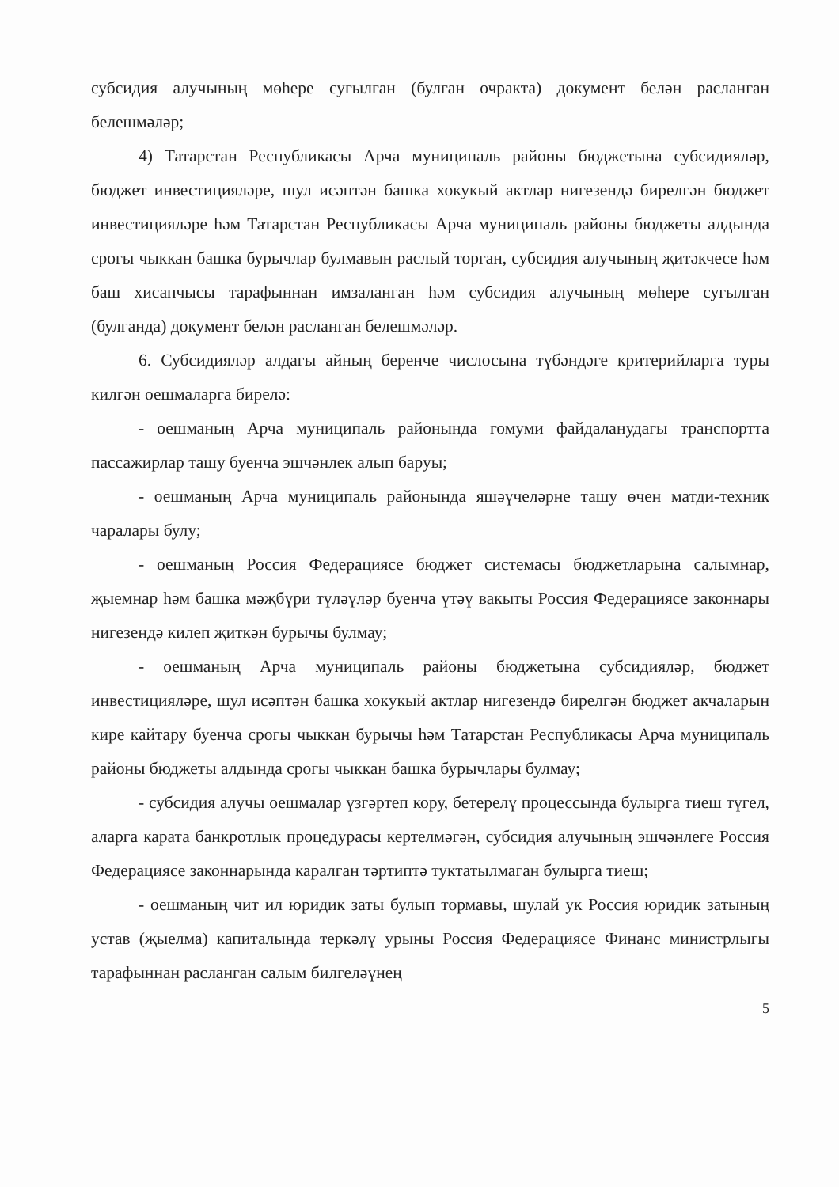субсидия алучының мөһере сугылган (булган очракта) документ белән расланган белешмәләр;
4) Татарстан Республикасы Арча муниципаль районы бюджетына субсидияләр, бюджет инвестицияләре, шул исәптән башка хокукый актлар нигезендә бирелгән бюджет инвестицияләре һәм Татарстан Республикасы Арча муниципаль районы бюджеты алдында срогы чыккан башка бурычлар булмавын раслый торган, субсидия алучының җитәкчесе һәм баш хисапчысы тарафыннан имзаланган һәм субсидия алучының мөһере сугылган (булганда) документ белән расланган белешмәләр.
6. Субсидияләр алдагы айның беренче числосына түбәндәге критерийларга туры килгән оешмаларга бирелә:
- оешманың Арча муниципаль районында гомуми файдаланудагы транспортта пассажирлар ташу буенча эшчәнлек алып баруы;
- оешманың Арча муниципаль районында яшәүчеләрне ташу өчен матди-техник чаралары булу;
- оешманың Россия Федерациясе бюджет системасы бюджетларына салымнар, җыемнар һәм башка мәҗбүри түләүләр буенча үтәү вакыты Россия Федерациясе законнары нигезендә килеп җиткән бурычы булмау;
- оешманың Арча муниципаль районы бюджетына субсидияләр, бюджет инвестицияләре, шул исәптән башка хокукый актлар нигезендә бирелгән бюджет акчаларын кире кайтару буенча срогы чыккан бурычы һәм Татарстан Республикасы Арча муниципаль районы бюджеты алдында срогы чыккан башка бурычлары булмау;
- субсидия алучы оешмалар үзгәртеп кору, бетерелү процессында булырга тиеш түгел, аларга карата банкротлык процедурасы кертелмәгән, субсидия алучының эшчәнлеге Россия Федерациясе законнарында каралган тәртиптә туктатылмаган булырга тиеш;
- оешманың чит ил юридик заты булып тормавы, шулай ук Россия юридик затының устав (җыелма) капиталында теркәлү урыны Россия Федерациясе Финанс министрлыгы тарафыннан расланган салым билгеләүнең
5